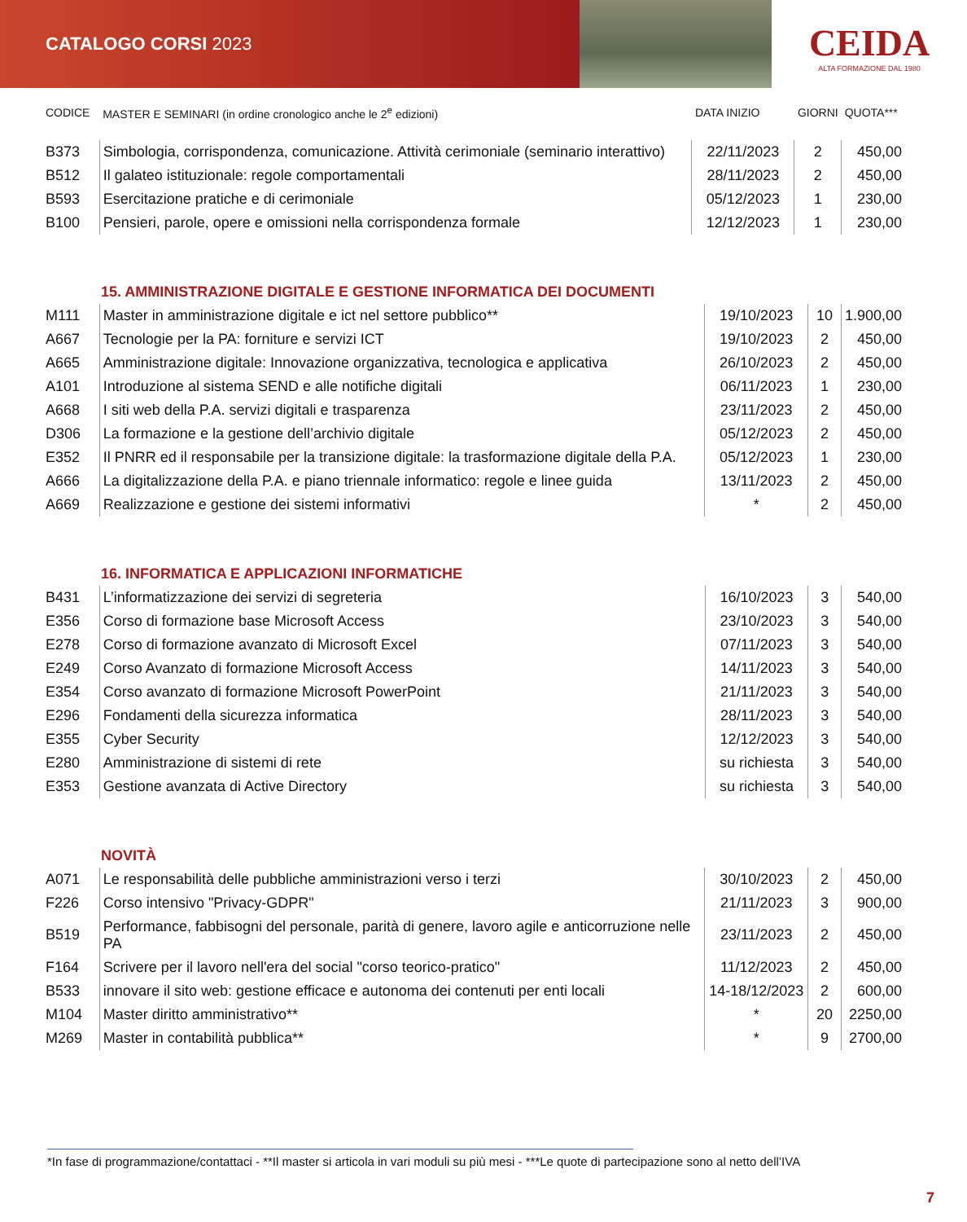CATALOGO CORSI 2023
CEIDA
ALTA FORMAZIONE DAL 1980
| CODICE | MASTER E SEMINARI (in ordine cronologico anche le 2<sup>e</sup> edizioni) | DATA INIZIO | GIORNI | QUOTA*** |
| --- | --- | --- | --- | --- |
| B373 | Simbologia, corrispondenza, comunicazione. Attività cerimoniale (seminario interattivo) | 22/11/2023 | 2 | 450,00 |
| B512 | Il galateo istituzionale: regole comportamentali | 28/11/2023 | 2 | 450,00 |
| B593 | Esercitazione pratiche e di cerimoniale | 05/12/2023 | 1 | 230,00 |
| B100 | Pensieri, parole, opere e omissioni nella corrispondenza formale | 12/12/2023 | 1 | 230,00 |
15. AMMINISTRAZIONE DIGITALE E GESTIONE INFORMATICA DEI DOCUMENTI
| M111 | Master in amministrazione digitale e ict nel settore pubblico** | 19/10/2023 | 10 | 1.900,00 |
| A667 | Tecnologie per la PA: forniture e servizi ICT | 19/10/2023 | 2 | 450,00 |
| A665 | Amministrazione digitale: Innovazione organizzativa, tecnologica e applicativa | 26/10/2023 | 2 | 450,00 |
| A101 | Introduzione al sistema SEND e alle notifiche digitali | 06/11/2023 | 1 | 230,00 |
| A668 | I siti web della P.A. servizi digitali e trasparenza | 23/11/2023 | 2 | 450,00 |
| D306 | La formazione e la gestione dell’archivio digitale | 05/12/2023 | 2 | 450,00 |
| E352 | Il PNRR ed il responsabile per la transizione digitale: la trasformazione digitale della P.A. | 05/12/2023 | 1 | 230,00 |
| A666 | La digitalizzazione della P.A. e piano triennale informatico: regole e linee guida | 13/11/2023 | 2 | 450,00 |
| A669 | Realizzazione e gestione dei sistemi informativi | * | 2 | 450,00 |
16. INFORMATICA E APPLICAZIONI INFORMATICHE
| B431 | L’informatizzazione dei servizi di segreteria | 16/10/2023 | 3 | 540,00 |
| E356 | Corso di formazione base Microsoft Access | 23/10/2023 | 3 | 540,00 |
| E278 | Corso di formazione avanzato di Microsoft Excel | 07/11/2023 | 3 | 540,00 |
| E249 | Corso Avanzato di formazione Microsoft Access | 14/11/2023 | 3 | 540,00 |
| E354 | Corso avanzato di formazione Microsoft PowerPoint | 21/11/2023 | 3 | 540,00 |
| E296 | Fondamenti della sicurezza informatica | 28/11/2023 | 3 | 540,00 |
| E355 | Cyber Security | 12/12/2023 | 3 | 540,00 |
| E280 | Amministrazione di sistemi di rete | su richiesta | 3 | 540,00 |
| E353 | Gestione avanzata di Active Directory | su richiesta | 3 | 540,00 |
NOVITÀ
| A071 | Le responsabilità delle pubbliche amministrazioni verso i terzi | 30/10/2023 | 2 | 450,00 |
| F226 | Corso intensivo "Privacy-GDPR" | 21/11/2023 | 3 | 900,00 |
| B519 | Performance, fabbisogni del personale, parità di genere, lavoro agile e anticorruzione nelle PA | 23/11/2023 | 2 | 450,00 |
| F164 | Scrivere per il lavoro nell'era del social "corso teorico-pratico" | 11/12/2023 | 2 | 450,00 |
| B533 | innovare il sito web: gestione efficace e autonoma dei contenuti per enti locali | 14-18/12/2023 | 2 | 600,00 |
| M104 | Master diritto amministrativo** | * | 20 | 2250,00 |
| M269 | Master in contabilità pubblica** | * | 9 | 2700,00 |
*In fase di programmazione/contattaci - **Il master si articola in vari moduli su più mesi - ***Le quote di partecipazione sono al netto dell’IVA
7